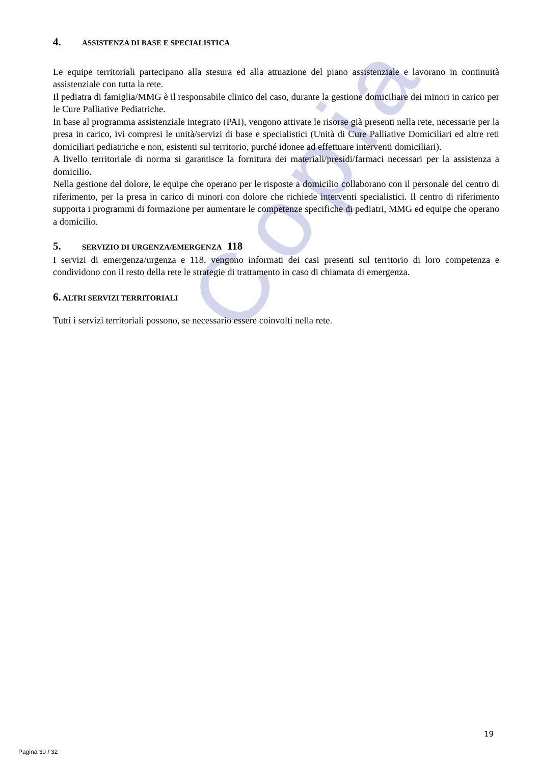Copia
4. ASSISTENZA DI BASE E SPECIALISTICA
Le equipe territoriali partecipano alla stesura ed alla attuazione del piano assistenziale e lavorano in continuità assistenziale con tutta la rete.
Il pediatra di famiglia/MMG è il responsabile clinico del caso, durante la gestione domiciliare dei minori in carico per le Cure Palliative Pediatriche.
In base al programma assistenziale integrato (PAI), vengono attivate le risorse già presenti nella rete, necessarie per la presa in carico, ivi compresi le unità/servizi di base e specialistici (Unità di Cure Palliative Domiciliari ed altre reti domiciliari pediatriche e non, esistenti sul territorio, purché idonee ad effettuare interventi domiciliari).
A livello territoriale di norma si garantisce la fornitura dei materiali/presidi/farmaci necessari per la assistenza a domicilio.
Nella gestione del dolore, le equipe che operano per le risposte a domicilio collaborano con il personale del centro di riferimento, per la presa in carico di minori con dolore che richiede interventi specialistici. Il centro di riferimento supporta i programmi di formazione per aumentare le competenze specifiche di pediatri, MMG ed equipe che operano a domicilio.
5. SERVIZIO DI URGENZA/EMERGENZA 118
I servizi di emergenza/urgenza e 118, vengono informati dei casi presenti sul territorio di loro competenza e condividono con il resto della rete le strategie di trattamento in caso di chiamata di emergenza.
6. ALTRI SERVIZI TERRITORIALI
Tutti i servizi territoriali possono, se necessario essere coinvolti nella rete.
19
Pagina 30 / 32